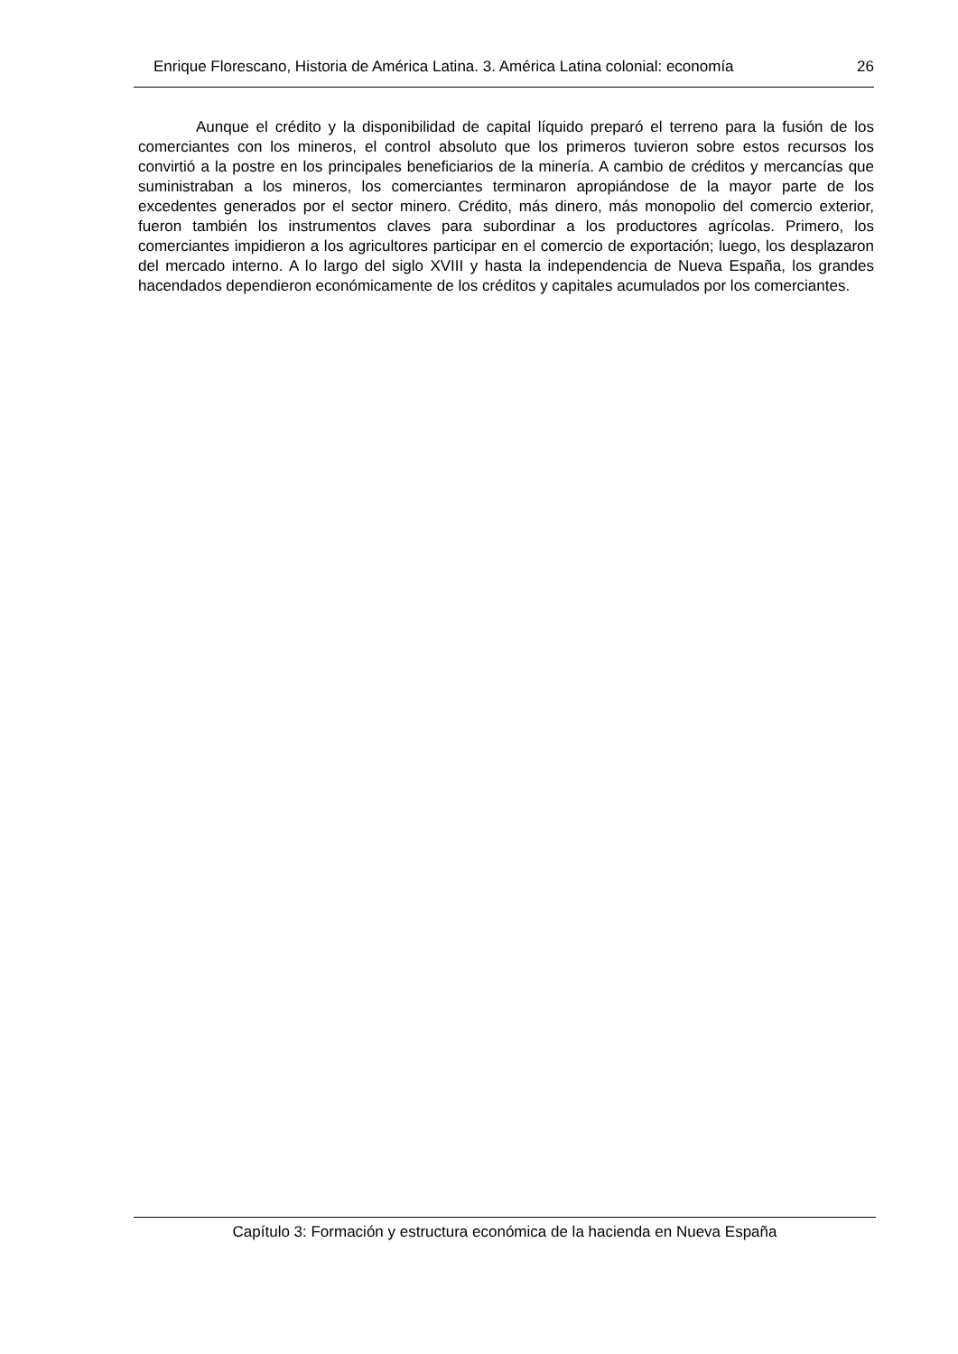Enrique Florescano, Historia de América Latina. 3. América Latina colonial: economía 26
Aunque el crédito y la disponibilidad de capital líquido preparó el terreno para la fusión de los comerciantes con los mineros, el control absoluto que los primeros tuvieron sobre estos recursos los convirtió a la postre en los principales beneficiarios de la minería. A cambio de créditos y mercancías que suministraban a los mineros, los comerciantes terminaron apropiándose de la mayor parte de los excedentes generados por el sector minero. Crédito, más dinero, más monopolio del comercio exterior, fueron también los instrumentos claves para subordinar a los productores agrícolas. Primero, los comerciantes impidieron a los agricultores participar en el comercio de exportación; luego, los desplazaron del mercado interno. A lo largo del siglo XVIII y hasta la independencia de Nueva España, los grandes hacendados dependieron económicamente de los créditos y capitales acumulados por los comerciantes.
Capítulo 3: Formación y estructura económica de la hacienda en Nueva España